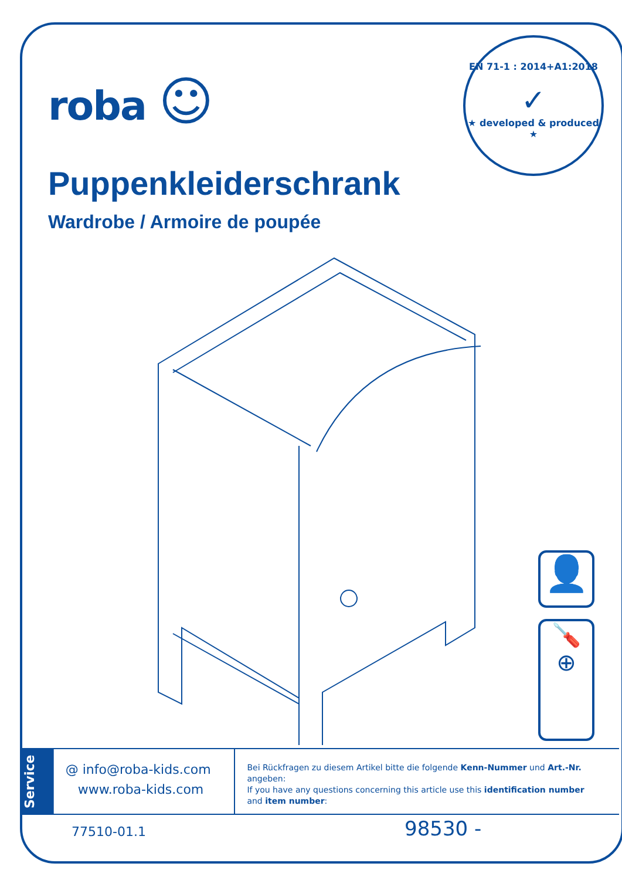roba ☺
EN 71-1 : 2014+A1:2018
✓
★ developed & produced ★
Puppenkleiderschrank
Wardrobe / Armoire de poupée
👤
🪛
⊕
Service
@ info@roba-kids.com
www.roba-kids.com
Bei Rückfragen zu diesem Artikel bitte die folgende Kenn-Nummer und Art.-Nr. angeben:
If you have any questions concerning this article use this identification number
and item number:
77510-01.1 98530 -